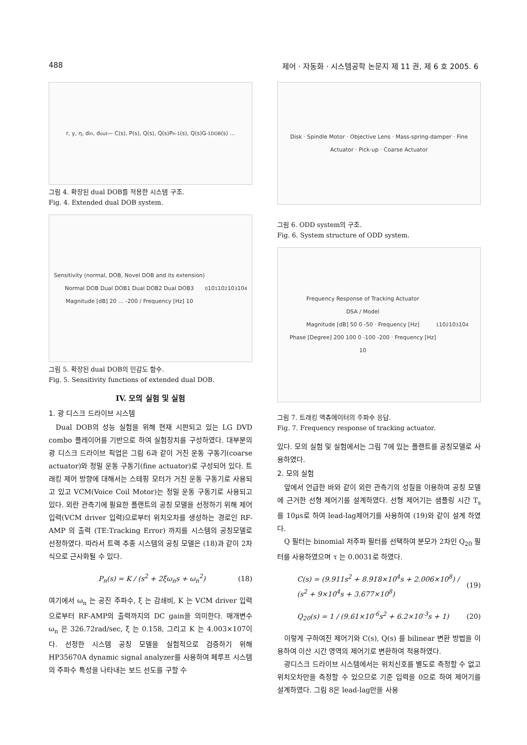488 제어 · 자동화 · 시스템공학 논문지 제 11 권, 제 6 호 2005. 6
r, y, η, d<sub>in</sub>, d<sub>out</sub> — C(s), P(s), Q(s), Q(s)P<sub>n</sub><sup>-1</sup>(s), Q(s)G<sup>-1</sup><sub>DOB</sub>(s) ...
그림 4. 확장된 dual DOB를 적용한 시스템 구조.
Fig. 4. Extended dual DOB system.
Sensitivity (normal, DOB, Novel DOB and its extension)
Normal DOB Dual DOB1 Dual DOB2 Dual DOB3
Magnitude [dB] 20 … -200 / Frequency [Hz] 10<sup>0</sup> 10<sup>1</sup> 10<sup>2</sup> 10<sup>3</sup> 10<sup>4</sup>
그림 5. 확장된 dual DOB의 민감도 함수.
Fig. 5. Sensitivity functions of extended dual DOB.
IV. 모의 실험 및 실험
1. 광 디스크 드라이브 시스템
Dual DOB의 성능 실험을 위해 현재 시판되고 있는 LG DVD combo 플레이어를 기반으로 하여 실험장치를 구성하였다. 대부분의 광 디스크 드라이브 픽업은 그림 6과 같이 거친 운동 구동기(coarse actuator)와 정밀 운동 구동기(fine actuator)로 구성되어 있다. 트래킹 제어 방향에 대해서는 스테핑 모터가 거친 운동 구동기로 사용되고 있고 VCM(Voice Coil Motor)는 정밀 운동 구동기로 사용되고 있다. 외란 관측기에 필요한 플랜트의 공칭 모델을 선정하기 위해 제어입력(VCM driver 입력)으로부터 위치오차를 생성하는 경로인 RF-AMP 의 출력 (TE:Tracking Error) 까지를 시스템의 공칭모델로 선정하였다. 따라서 트랙 추종 시스템의 공칭 모델은 (18)과 같이 2차식으로 근사화될 수 있다.
P<sub>n</sub>(s) = K / (s<sup>2</sup> + 2ξω<sub>n</sub>s + ω<sub>n</sub><sup>2</sup>) (18)
여기에서 ω<sub>n</sub> 는 공진 주파수, ξ 는 감쇄비, K 는 VCM driver 입력으로부터 RF-AMP의 출력까지의 DC gain을 의미한다. 매개변수 ω<sub>n</sub> 은 326.72rad/sec, ξ 는 0.158, 그리고 K 는 4.003×107이다. 선정한 시스템 공칭 모델을 실험적으로 검증하기 위해 HP35670A dynamic signal analyzer를 사용하여 페루프 시스템의 주파수 특성을 나타내는 보드 선도를 구할 수
Disk · Spindle Motor · Objective Lens · Mass-spring-damper · Fine Actuator · Pick-up · Coarse Actuator
그림 6. ODD system의 구조.
Fig. 6. System structure of ODD system.
Frequency Response of Tracking Actuator
DSA / Model
Magnitude [dB] 50 0 -50 · Frequency [Hz]
Phase [Degree] 200 100 0 -100 -200 · Frequency [Hz]
10<sup>1</sup> 10<sup>2</sup> 10<sup>3</sup> 10<sup>4</sup>
그림 7. 트래킹 액츄에이터의 주파수 응답.
Fig. 7. Frequency response of tracking actuator.
있다. 모의 실험 및 실험에서는 그림 7에 있는 플랜트를 공칭모델로 사용하였다.
2. 모의 실험
앞에서 언급한 바와 같이 외란 관측기의 성질을 이용하여 공칭 모델에 근거한 선형 제어기를 설계하였다. 선형 제어기는 샘플링 시간 T<sub>s</sub> 를 10μs로 하여 lead-lag제어기를 사용하여 (19)와 같이 설계 하였다.
Q 필터는 binomial 저주파 필터를 선택하여 분모가 2차인 Q<sub>20</sub> 필터를 사용하였으며 τ 는 0.0031로 하였다.
C(s) = (9.911s<sup>2</sup> + 8.918×10<sup>4</sup>s + 2.006×10<sup>8</sup>) / (s<sup>2</sup> + 9×10<sup>4</sup>s + 3.677×10<sup>8</sup>) (19)
Q<sub>20</sub>(s) = 1 / (9.61×10<sup>-6</sup>s<sup>2</sup> + 6.2×10<sup>-3</sup>s + 1) (20)
이렇게 구하여진 제어기와 C(s), Q(s) 를 bilinear 변환 방법을 이용하여 이산 시간 영역의 제어기로 변환하여 적용하였다.
광디스크 드라이브 시스템에서는 위치신호를 별도로 측정할 수 없고 위치오차만을 측정할 수 있으므로 기준 입력을 0으로 하여 제어기를 설계하였다. 그림 8은 lead-lag만을 사용